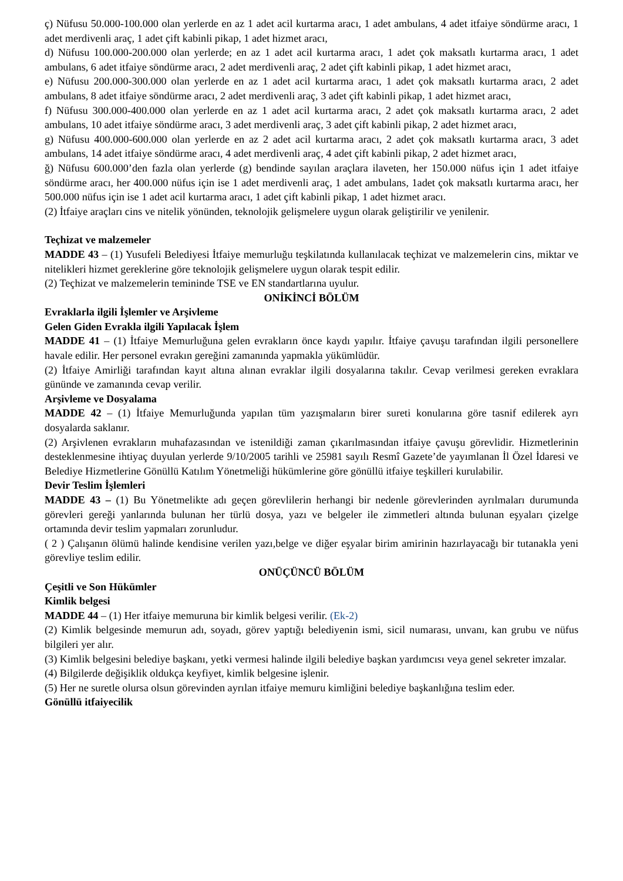ç) Nüfusu 50.000-100.000 olan yerlerde en az 1 adet acil kurtarma aracı, 1 adet ambulans, 4 adet itfaiye söndürme aracı, 1 adet merdivenli araç, 1 adet çift kabinli pikap, 1 adet hizmet aracı,
d) Nüfusu 100.000-200.000 olan yerlerde; en az 1 adet acil kurtarma aracı, 1 adet çok maksatlı kurtarma aracı, 1 adet ambulans, 6 adet itfaiye söndürme aracı, 2 adet merdivenli araç, 2 adet çift kabinli pikap, 1 adet hizmet aracı,
e) Nüfusu 200.000-300.000 olan yerlerde en az 1 adet acil kurtarma aracı, 1 adet çok maksatlı kurtarma aracı, 2 adet ambulans, 8 adet itfaiye söndürme aracı, 2 adet merdivenli araç, 3 adet çift kabinli pikap, 1 adet hizmet aracı,
f) Nüfusu 300.000-400.000 olan yerlerde en az 1 adet acil kurtarma aracı, 2 adet çok maksatlı kurtarma aracı, 2 adet ambulans, 10 adet itfaiye söndürme aracı, 3 adet merdivenli araç, 3 adet çift kabinli pikap, 2 adet hizmet aracı,
g) Nüfusu 400.000-600.000 olan yerlerde en az 2 adet acil kurtarma aracı, 2 adet çok maksatlı kurtarma aracı, 3 adet ambulans, 14 adet itfaiye söndürme aracı, 4 adet merdivenli araç, 4 adet çift kabinli pikap, 2 adet hizmet aracı,
ğ) Nüfusu 600.000’den fazla olan yerlerde (g) bendinde sayılan araçlara ilaveten, her 150.000 nüfus için 1 adet itfaiye söndürme aracı, her 400.000 nüfus için ise 1 adet merdivenli araç, 1 adet ambulans, 1adet çok maksatlı kurtarma aracı, her 500.000 nüfus için ise 1 adet acil kurtarma aracı, 1 adet çift kabinli pikap, 1 adet hizmet aracı.
(2) İtfaiye araçları cins ve nitelik yönünden, teknolojik gelişmelere uygun olarak geliştirilir ve yenilenir.
Teçhizat ve malzemeler
MADDE 43 – (1) Yusufeli Belediyesi İtfaiye memurluğu teşkilatında kullanılacak teçhizat ve malzemelerin cins, miktar ve nitelikleri hizmet gereklerine göre teknolojik gelişmelere uygun olarak tespit edilir.
(2) Teçhizat ve malzemelerin temininde TSE ve EN standartlarına uyulur.
ONİKİNCİ BÖLÜM
Evraklarla ilgili İşlemler ve Arşivleme
Gelen Giden Evrakla ilgili Yapılacak İşlem
MADDE 41 – (1) İtfaiye Memurluğuna gelen evrakların önce kaydı yapılır. İtfaiye çavuşu tarafından ilgili personellere havale edilir. Her personel evrakın gereğini zamanında yapmakla yükümlüdür.
(2) İtfaiye Amirliği tarafından kayıt altına alınan evraklar ilgili dosyalarına takılır. Cevap verilmesi gereken evraklara gününde ve zamanında cevap verilir.
Arşivleme ve Dosyalama
MADDE 42 – (1) İtfaiye Memurluğunda yapılan tüm yazışmaların birer sureti konularına göre tasnif edilerek ayrı dosyalarda saklanır.
(2) Arşivlenen evrakların muhafazasından ve istenildiği zaman çıkarılmasından itfaiye çavuşu görevlidir. Hizmetlerinin desteklenmesine ihtiyaç duyulan yerlerde 9/10/2005 tarihli ve 25981 sayılı Resmî Gazete’de yayımlanan İl Özel İdaresi ve Belediye Hizmetlerine Gönüllü Katılım Yönetmeliği hükümlerine göre gönüllü itfaiye teşkilleri kurulabilir.
Devir Teslim İşlemleri
MADDE 43 – (1) Bu Yönetmelikte adı geçen görevlilerin herhangi bir nedenle görevlerinden ayrılmaları durumunda görevleri gereği yanlarında bulunan her türlü dosya, yazı ve belgeler ile zimmetleri altında bulunan eşyaları çizelge ortamında devir teslim yapmaları zorunludur.
( 2 ) Çalışanın ölümü halinde kendisine verilen yazı,belge ve diğer eşyalar birim amirinin hazırlayacağı bir tutanakla yeni görevliye teslim edilir.
ONÜÇÜNCÜ BÖLÜM
Çeşitli ve Son Hükümler
Kimlik belgesi
MADDE 44 – (1) Her itfaiye memuruna bir kimlik belgesi verilir. (Ek-2)
(2) Kimlik belgesinde memurun adı, soyadı, görev yaptığı belediyenin ismi, sicil numarası, unvanı, kan grubu ve nüfus bilgileri yer alır.
(3) Kimlik belgesini belediye başkanı, yetki vermesi halinde ilgili belediye başkan yardımcısı veya genel sekreter imzalar.
(4) Bilgilerde değişiklik oldukça keyfiyet, kimlik belgesine işlenir.
(5) Her ne suretle olursa olsun görevinden ayrılan itfaiye memuru kimliğini belediye başkanlığına teslim eder.
Gönüllü itfaiyecilik